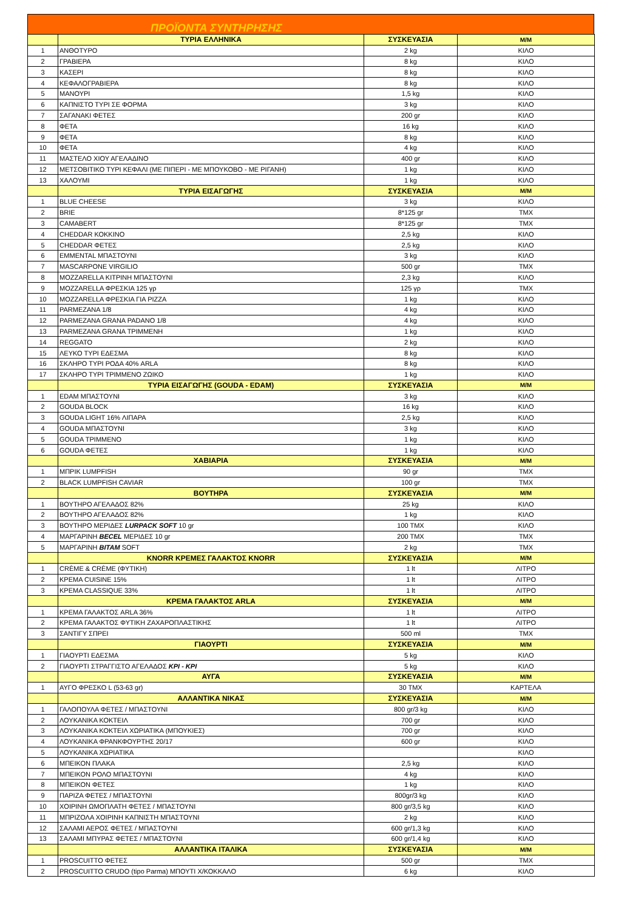ΠΡΟΪΟΝΤΑ ΣΥΝΤΗΡΗΣΗΣ
| | ΤΥΡΙΑ ΕΛΛΗΝΙΚΑ | ΣΥΣΚΕΥΑΣΙΑ | Μ/Μ |
| --- | --- | --- | --- |
| 1 | ΑΝΘΟΤΥΡΟ | 2 kg | ΚΙΛΟ |
| 2 | ΓΡΑΒΙΕΡΑ | 8 kg | ΚΙΛΟ |
| 3 | ΚΑΣΕΡΙ | 8 kg | ΚΙΛΟ |
| 4 | ΚΕΦΑΛΟΓΡΑΒΙΕΡΑ | 8 kg | ΚΙΛΟ |
| 5 | ΜΑΝΟΥΡΙ | 1,5 kg | ΚΙΛΟ |
| 6 | ΚΑΠΝΙΣΤΟ ΤΥΡΙ ΣΕ ΦΟΡΜΑ | 3 kg | ΚΙΛΟ |
| 7 | ΣΑΓΑΝΑΚΙ ΦΕΤΕΣ | 200 gr | ΚΙΛΟ |
| 8 | ΦΕΤΑ | 16 kg | ΚΙΛΟ |
| 9 | ΦΕΤΑ | 8 kg | ΚΙΛΟ |
| 10 | ΦΕΤΑ | 4 kg | ΚΙΛΟ |
| 11 | ΜΑΣΤΕΛΟ ΧΙΟΥ ΑΓΕΛΑΔΙΝΟ | 400 gr | ΚΙΛΟ |
| 12 | ΜΕΤΣΟΒΙΤΙΚΟ ΤΥΡΙ ΚΕΦΑΛΙ (ΜΕ ΠΙΠΕΡΙ - ΜΕ ΜΠΟΥΚΟΒΟ - ΜΕ ΡΙΓΑΝΗ) | 1 kg | ΚΙΛΟ |
| 13 | ΧΑΛΟΥΜΙ | 1 kg | ΚΙΛΟ |
| | ΤΥΡΙΑ ΕΙΣΑΓΩΓΗΣ | ΣΥΣΚΕΥΑΣΙΑ | Μ/Μ |
| 1 | BLUE CHEESE | 3 kg | ΚΙΛΟ |
| 2 | BRIE | 8*125 gr | ΤΜΧ |
| 3 | CAMABERT | 8*125 gr | ΤΜΧ |
| 4 | CHEDDAR ΚΟΚΚΙΝΟ | 2,5 kg | ΚΙΛΟ |
| 5 | CHEDDAR ΦΕΤΕΣ | 2,5 kg | ΚΙΛΟ |
| 6 | EMMENTAL ΜΠΑΣΤΟΥΝΙ | 3 kg | ΚΙΛΟ |
| 7 | MASCARPONE VIRGILIO | 500 gr | ΤΜΧ |
| 8 | MOZZARELLA ΚΙΤΡΙΝΗ ΜΠΑΣΤΟΥΝΙ | 2,3 kg | ΚΙΛΟ |
| 9 | MOZZARELLA ΦΡΕΣΚΙΑ 125 γρ | 125 γρ | ΤΜΧ |
| 10 | MOZZARELLA ΦΡΕΣΚΙΑ ΓΙΑ PIZZA | 1 kg | ΚΙΛΟ |
| 11 | PARMEZANA 1/8 | 4 kg | ΚΙΛΟ |
| 12 | PARMEZANA GRANA PADANO 1/8 | 4 kg | ΚΙΛΟ |
| 13 | PARMEZANA GRANA ΤΡΙΜΜΕΝΗ | 1 kg | ΚΙΛΟ |
| 14 | REGGATO | 2 kg | ΚΙΛΟ |
| 15 | ΛΕΥΚΟ ΤΥΡΙ ΕΔΕΣΜΑ | 8 kg | ΚΙΛΟ |
| 16 | ΣΚΛΗΡΟ ΤΥΡΙ ΡΟΔΑ 40% ARLA | 8 kg | ΚΙΛΟ |
| 17 | ΣΚΛΗΡΟ ΤΥΡΙ ΤΡΙΜΜΕΝΟ ΖΩΙΚΟ | 1 kg | ΚΙΛΟ |
| | ΤΥΡΙΑ ΕΙΣΑΓΩΓΗΣ (GOUDA - EDAM) | ΣΥΣΚΕΥΑΣΙΑ | Μ/Μ |
| 1 | EDAM ΜΠΑΣΤΟΥΝΙ | 3 kg | ΚΙΛΟ |
| 2 | GOUDA BLOCK | 16 kg | ΚΙΛΟ |
| 3 | GOUDA LIGHT 16% ΛΙΠΑΡΑ | 2,5 kg | ΚΙΛΟ |
| 4 | GOUDA ΜΠΑΣΤΟΥΝΙ | 3 kg | ΚΙΛΟ |
| 5 | GOUDA ΤΡΙΜΜΕΝΟ | 1 kg | ΚΙΛΟ |
| 6 | GOUDA ΦΕΤΕΣ | 1 kg | ΚΙΛΟ |
| | ΧΑΒΙΑΡΙΑ | ΣΥΣΚΕΥΑΣΙΑ | Μ/Μ |
| 1 | ΜΠΡΙΚ LUMPFISH | 90 gr | ΤΜΧ |
| 2 | BLACK LUMPFISH CAVIAR | 100 gr | ΤΜΧ |
| | ΒΟΥΤΗΡΑ | ΣΥΣΚΕΥΑΣΙΑ | Μ/Μ |
| 1 | ΒΟΥΤΗΡΟ ΑΓΕΛΑΔΟΣ 82% | 25 kg | ΚΙΛΟ |
| 2 | ΒΟΥΤΗΡΟ ΑΓΕΛΑΔΟΣ 82% | 1 kg | ΚΙΛΟ |
| 3 | ΒΟΥΤΗΡΟ ΜΕΡΙΔΕΣ LURPACK SOFT 10 gr | 100 ΤΜΧ | ΚΙΛΟ |
| 4 | ΜΑΡΓΑΡΙΝΗ BECEL ΜΕΡΙΔΕΣ 10 gr | 200 ΤΜΧ | ΤΜΧ |
| 5 | ΜΑΡΓΑΡΙΝΗ BITAM SOFT | 2 kg | ΤΜΧ |
| | KNORR ΚΡΕΜΕΣ ΓΑΛΑΚΤΟΣ KNORR | ΣΥΣΚΕΥΑΣΙΑ | Μ/Μ |
| 1 | CRÈME & CRÈME (ΦΥΤΙΚΗ) | 1 lt | ΛΙΤΡΟ |
| 2 | ΚΡΕΜΑ CUISINE 15% | 1 lt | ΛΙΤΡΟ |
| 3 | ΚΡΕΜΑ CLASSIQUE 33% | 1 lt | ΛΙΤΡΟ |
| | ΚΡΕΜΑ ΓΑΛΑΚΤΟΣ ARLA | ΣΥΣΚΕΥΑΣΙΑ | Μ/Μ |
| 1 | ΚΡΕΜΑ ΓΑΛΑΚΤΟΣ ARLA 36% | 1 lt | ΛΙΤΡΟ |
| 2 | ΚΡΕΜΑ ΓΑΛΑΚΤΟΣ ΦΥΤΙΚΗ ΖΑΧΑΡΟΠΛΑΣΤΙΚΗΣ | 1 lt | ΛΙΤΡΟ |
| 3 | ΣΑΝΤΙΓΥ ΣΠΡΕΙ | 500 ml | ΤΜΧ |
| | ΓΙΑΟΥΡΤΙ | ΣΥΣΚΕΥΑΣΙΑ | Μ/Μ |
| 1 | ΓΙΑΟΥΡΤΙ ΕΔΕΣΜΑ | 5 kg | ΚΙΛΟ |
| 2 | ΓΙΑΟΥΡΤΙ ΣΤΡΑΓΓΙΣΤΟ ΑΓΕΛΑΔΟΣ ΚΡΙ - ΚΡΙ | 5 kg | ΚΙΛΟ |
| | ΑΥΓΑ | ΣΥΣΚΕΥΑΣΙΑ | Μ/Μ |
| 1 | ΑΥΓΟ ΦΡΕΣΚΟ L (53-63 gr) | 30 ΤΜΧ | ΚΑΡΤΕΛΑ |
| | ΑΛΛΑΝΤΙΚΑ ΝΙΚΑΣ | ΣΥΣΚΕΥΑΣΙΑ | Μ/Μ |
| 1 | ΓΑΛΟΠΟΥΛΑ ΦΕΤΕΣ / ΜΠΑΣΤΟΥΝΙ | 800 gr/3 kg | ΚΙΛΟ |
| 2 | ΛΟΥΚΑΝΙΚΑ ΚΟΚΤΕΙΛ | 700 gr | ΚΙΛΟ |
| 3 | ΛΟΥΚΑΝΙΚΑ ΚΟΚΤΕΙΛ ΧΩΡΙΑΤΙΚΑ (ΜΠΟΥΚΙΕΣ) | 700 gr | ΚΙΛΟ |
| 4 | ΛΟΥΚΑΝΙΚΑ ΦΡΑΝΚΦΟΥΡΤΗΣ 20/17 | 600 gr | ΚΙΛΟ |
| 5 | ΛΟΥΚΑΝΙΚΑ ΧΩΡΙΑΤΙΚΑ | | ΚΙΛΟ |
| 6 | ΜΠΕΙΚΟΝ ΠΛΑΚΑ | 2,5 kg | ΚΙΛΟ |
| 7 | ΜΠΕΙΚΟΝ ΡΟΛΟ ΜΠΑΣΤΟΥΝΙ | 4 kg | ΚΙΛΟ |
| 8 | ΜΠΕΙΚΟΝ ΦΕΤΕΣ | 1 kg | ΚΙΛΟ |
| 9 | ΠΑΡΙΖΑ ΦΕΤΕΣ / ΜΠΑΣΤΟΥΝΙ | 800gr/3 kg | ΚΙΛΟ |
| 10 | ΧΟΙΡΙΝΗ ΩΜΟΠΛΑΤΗ ΦΕΤΕΣ / ΜΠΑΣΤΟΥΝΙ | 800 gr/3,5 kg | ΚΙΛΟ |
| 11 | ΜΠΡΙΖΟΛΑ ΧΟΙΡΙΝΗ ΚΑΠΝΙΣΤΗ ΜΠΑΣΤΟΥΝΙ | 2 kg | ΚΙΛΟ |
| 12 | ΣΑΛΑΜΙ ΑΕΡΟΣ ΦΕΤΕΣ / ΜΠΑΣΤΟΥΝΙ | 600 gr/1,3 kg | ΚΙΛΟ |
| 13 | ΣΑΛΑΜΙ ΜΠΥΡΑΣ ΦΕΤΕΣ / ΜΠΑΣΤΟΥΝΙ | 600 gr/1,4 kg | ΚΙΛΟ |
| | ΑΛΛΑΝΤΙΚΑ ΙΤΑΛΙΚΑ | ΣΥΣΚΕΥΑΣΙΑ | Μ/Μ |
| 1 | PROSCUITTO ΦΕΤΕΣ | 500 gr | ΤΜΧ |
| 2 | PROSCUITTO CRUDO (tipo Parma) ΜΠΟΥΤΙ Χ/ΚΟΚΚΑΛΟ | 6 kg | ΚΙΛΟ |